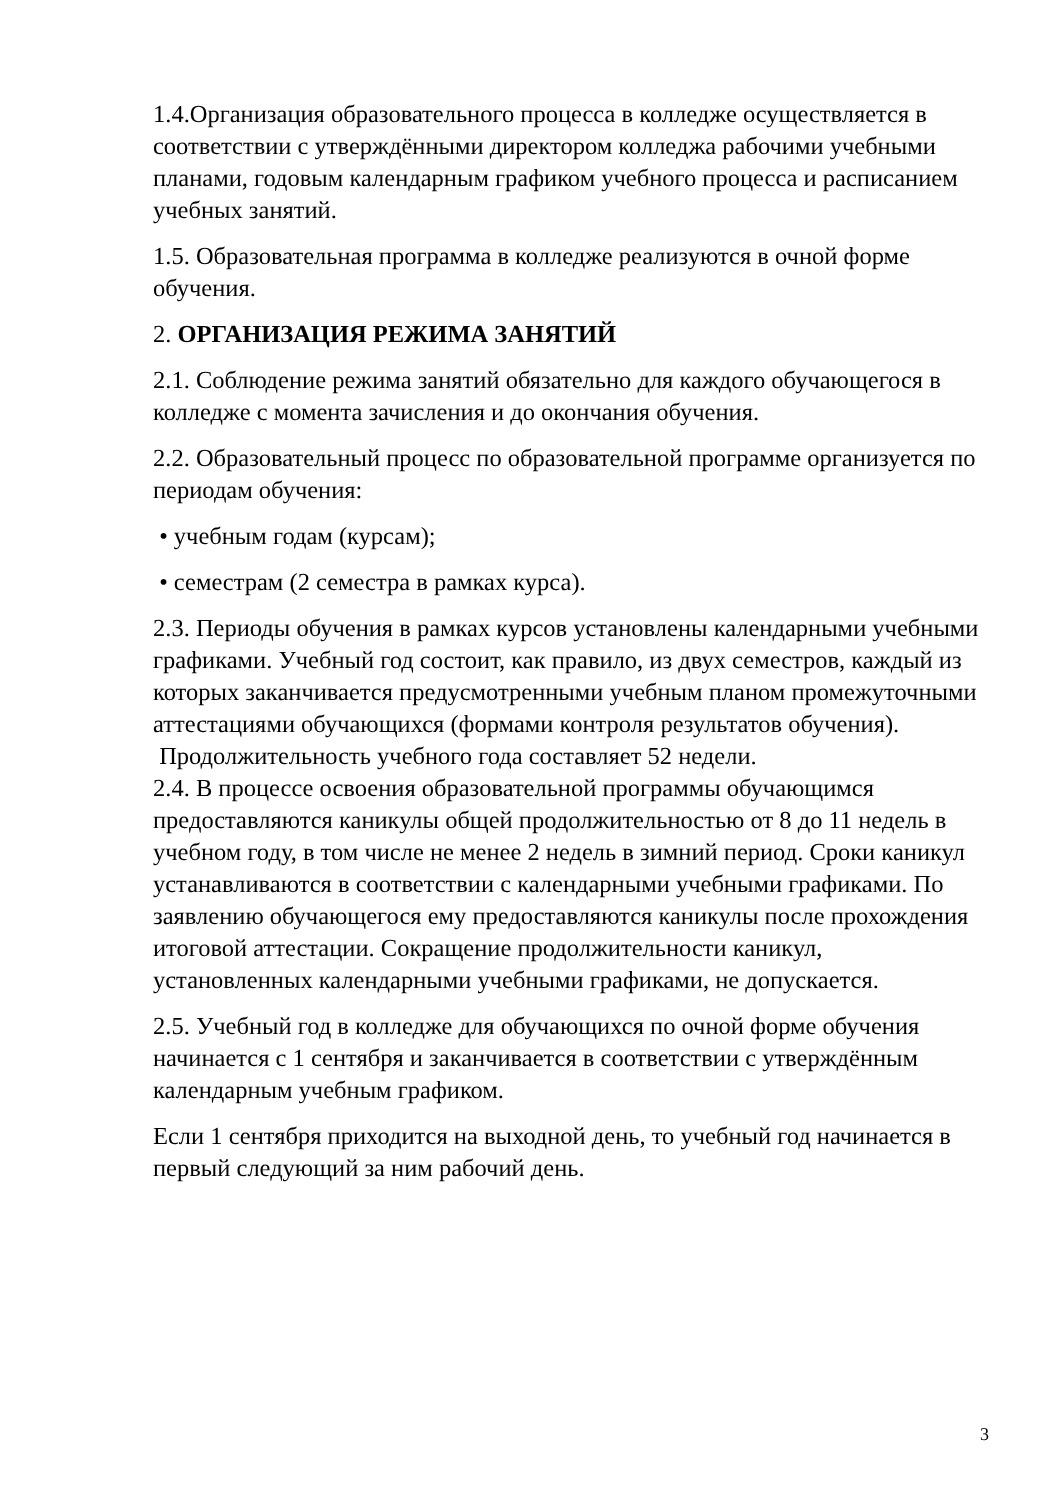1.4.Организация образовательного процесса в колледже осуществляется в соответствии с утверждёнными директором колледжа рабочими учебными планами, годовым календарным графиком учебного процесса и расписанием учебных занятий.
1.5. Образовательная программа в колледже реализуются в очной форме обучения.
2. ОРГАНИЗАЦИЯ РЕЖИМА ЗАНЯТИЙ
2.1. Соблюдение режима занятий обязательно для каждого обучающегося в колледже с момента зачисления и до окончания обучения.
2.2. Образовательный процесс по образовательной программе организуется по периодам обучения:
• учебным годам (курсам);
• семестрам (2 семестра в рамках курса).
2.3. Периоды обучения в рамках курсов установлены календарными учебными графиками. Учебный год состоит, как правило, из двух семестров, каждый из которых заканчивается предусмотренными учебным планом промежуточными аттестациями обучающихся (формами контроля результатов обучения). Продолжительность учебного года составляет 52 недели.
2.4. В процессе освоения образовательной программы обучающимся предоставляются каникулы общей продолжительностью от 8 до 11 недель в учебном году, в том числе не менее 2 недель в зимний период. Сроки каникул устанавливаются в соответствии с календарными учебными графиками. По заявлению обучающегося ему предоставляются каникулы после прохождения итоговой аттестации. Сокращение продолжительности каникул, установленных календарными учебными графиками, не допускается.
2.5. Учебный год в колледже для обучающихся по очной форме обучения начинается с 1 сентября и заканчивается в соответствии с утверждённым календарным учебным графиком.
Если 1 сентября приходится на выходной день, то учебный год начинается в первый следующий за ним рабочий день.
3